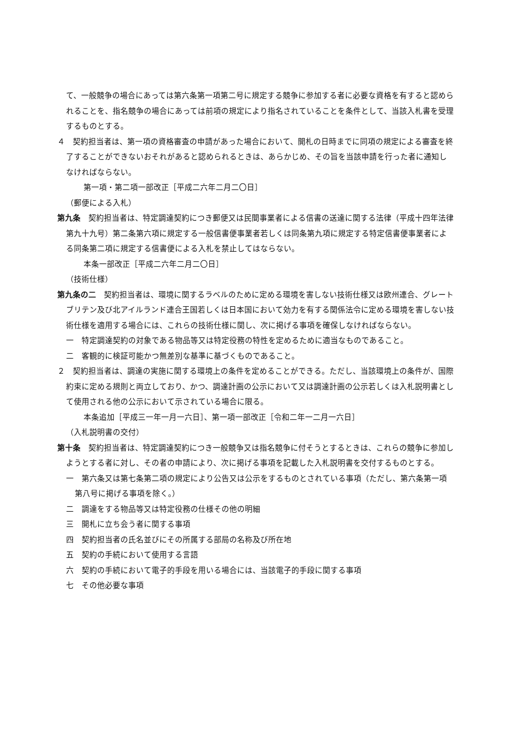て、一般競争の場合にあっては第六条第一項第二号に規定する競争に参加する者に必要な資格を有すると認められることを、指名競争の場合にあっては前項の規定により指名されていることを条件として、当該入札書を受理するものとする。
４　契約担当者は、第一項の資格審査の申請があった場合において、開札の日時までに同項の規定による審査を終了することができないおそれがあると認められるときは、あらかじめ、その旨を当該申請を行った者に通知しなければならない。
第一項・第二項一部改正［平成二六年二月二〇日］
（郵便による入札）
第九条　契約担当者は、特定調達契約につき郵便又は民間事業者による信書の送達に関する法律（平成十四年法律第九十九号）第二条第六項に規定する一般信書便事業者若しくは同条第九項に規定する特定信書便事業者による同条第二項に規定する信書便による入札を禁止してはならない。
本条一部改正［平成二六年二月二〇日］
（技術仕様）
第九条の二　契約担当者は、環境に関するラベルのために定める環境を害しない技術仕様又は欧州連合、グレートブリテン及び北アイルランド連合王国若しくは日本国において効力を有する関係法令に定める環境を害しない技術仕様を適用する場合には、これらの技術仕様に関し、次に掲げる事項を確保しなければならない。
一　特定調達契約の対象である物品等又は特定役務の特性を定めるために適当なものであること。
二　客観的に検証可能かつ無差別な基準に基づくものであること。
２　契約担当者は、調達の実施に関する環境上の条件を定めることができる。ただし、当該環境上の条件が、国際約束に定める規則と両立しており、かつ、調達計画の公示において又は調達計画の公示若しくは入札説明書として使用される他の公示において示されている場合に限る。
本条追加［平成三一年一月一六日］、第一項一部改正［令和二年一二月一六日］
（入札説明書の交付）
第十条　契約担当者は、特定調達契約につき一般競争又は指名競争に付そうとするときは、これらの競争に参加しようとする者に対し、その者の申請により、次に掲げる事項を記載した入札説明書を交付するものとする。
一　第六条又は第七条第二項の規定により公告又は公示をするものとされている事項（ただし、第六条第一項第八号に掲げる事項を除く。）
二　調達をする物品等又は特定役務の仕様その他の明細
三　開札に立ち会う者に関する事項
四　契約担当者の氏名並びにその所属する部局の名称及び所在地
五　契約の手続において使用する言語
六　契約の手続において電子的手段を用いる場合には、当該電子的手段に関する事項
七　その他必要な事項